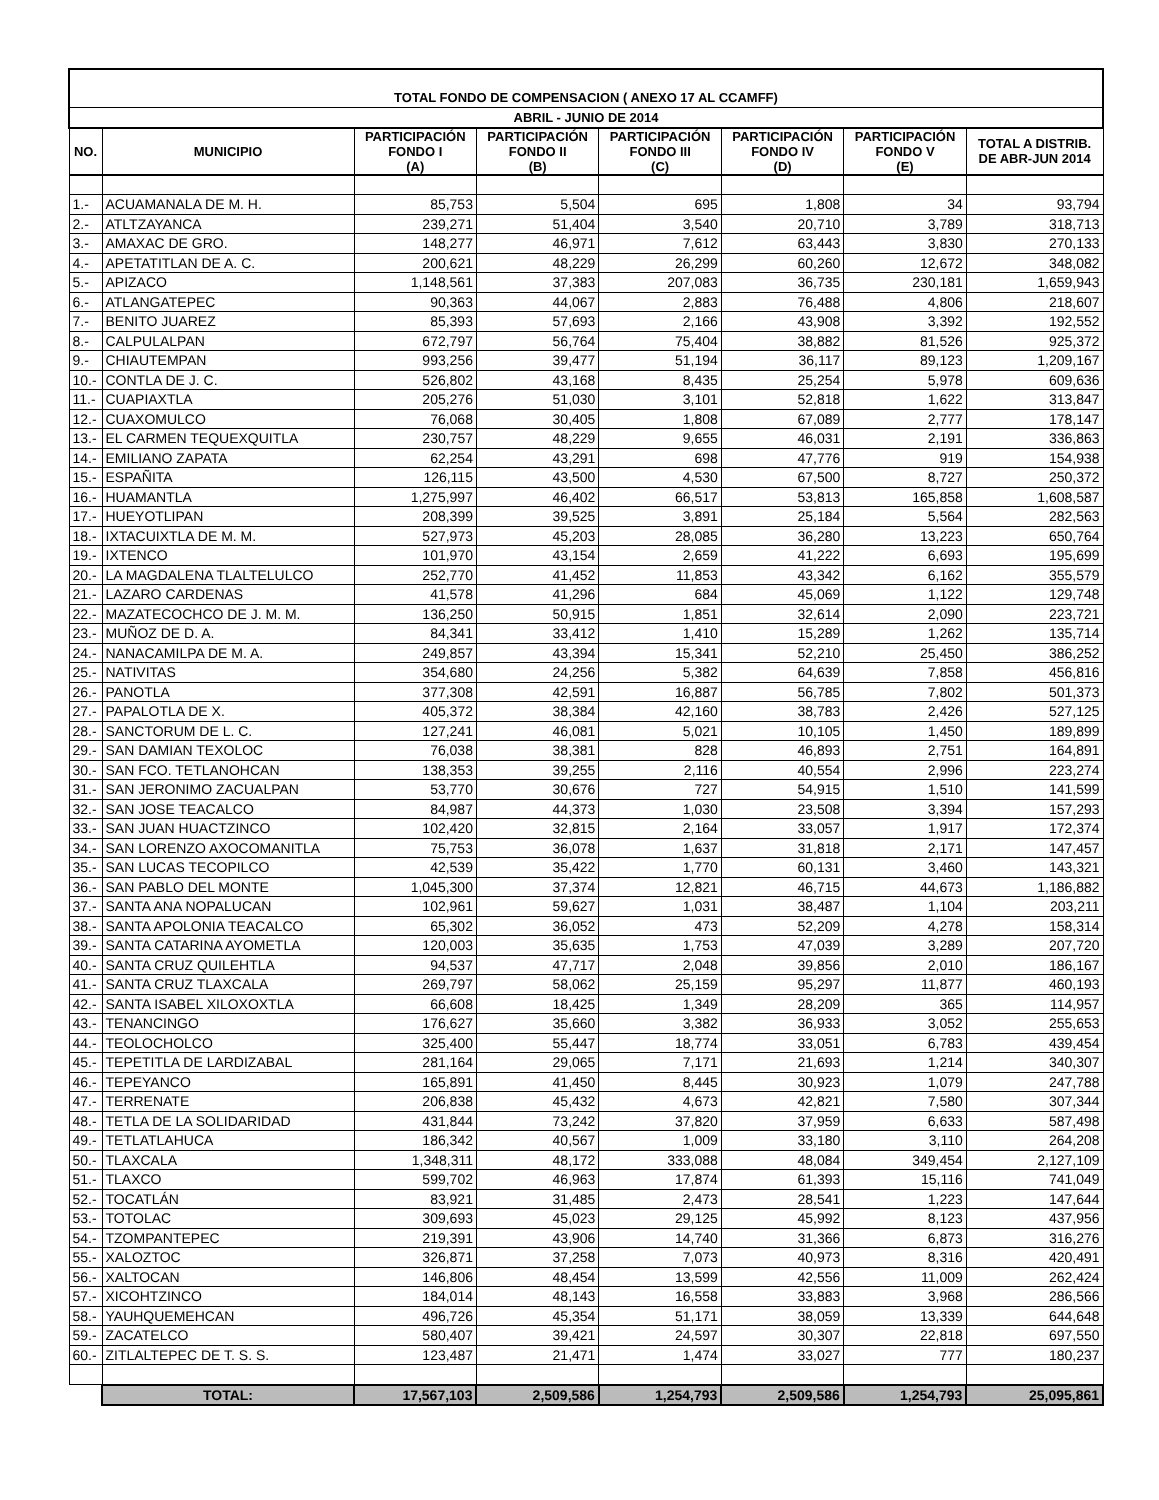| TOTAL FONDO DE COMPENSACION ( ANEXO 17 AL CCAMFF) | | | | | | | |
| ABRIL - JUNIO DE 2014 | | | | | | | |
| NO. | MUNICIPIO | PARTICIPACIÓN FONDO I (A) | PARTICIPACIÓN FONDO II (B) | PARTICIPACIÓN FONDO III (C) | PARTICIPACIÓN FONDO IV (D) | PARTICIPACIÓN FONDO V (E) | TOTAL A DISTRIB. DE ABR-JUN 2014 |
| 1.- | ACUAMANALA DE M. H. | 85,753 | 5,504 | 695 | 1,808 | 34 | 93,794 |
| 2.- | ATLTZAYANCA | 239,271 | 51,404 | 3,540 | 20,710 | 3,789 | 318,713 |
| 3.- | AMAXAC DE GRO. | 148,277 | 46,971 | 7,612 | 63,443 | 3,830 | 270,133 |
| 4.- | APETATITLAN DE A. C. | 200,621 | 48,229 | 26,299 | 60,260 | 12,672 | 348,082 |
| 5.- | APIZACO | 1,148,561 | 37,383 | 207,083 | 36,735 | 230,181 | 1,659,943 |
| 6.- | ATLANGATEPEC | 90,363 | 44,067 | 2,883 | 76,488 | 4,806 | 218,607 |
| 7.- | BENITO JUAREZ | 85,393 | 57,693 | 2,166 | 43,908 | 3,392 | 192,552 |
| 8.- | CALPULALPAN | 672,797 | 56,764 | 75,404 | 38,882 | 81,526 | 925,372 |
| 9.- | CHIAUTEMPAN | 993,256 | 39,477 | 51,194 | 36,117 | 89,123 | 1,209,167 |
| 10.- | CONTLA DE J. C. | 526,802 | 43,168 | 8,435 | 25,254 | 5,978 | 609,636 |
| 11.- | CUAPIAXTLA | 205,276 | 51,030 | 3,101 | 52,818 | 1,622 | 313,847 |
| 12.- | CUAXOMULCO | 76,068 | 30,405 | 1,808 | 67,089 | 2,777 | 178,147 |
| 13.- | EL CARMEN TEQUEXQUITLA | 230,757 | 48,229 | 9,655 | 46,031 | 2,191 | 336,863 |
| 14.- | EMILIANO ZAPATA | 62,254 | 43,291 | 698 | 47,776 | 919 | 154,938 |
| 15.- | ESPAÑITA | 126,115 | 43,500 | 4,530 | 67,500 | 8,727 | 250,372 |
| 16.- | HUAMANTLA | 1,275,997 | 46,402 | 66,517 | 53,813 | 165,858 | 1,608,587 |
| 17.- | HUEYOTLIPAN | 208,399 | 39,525 | 3,891 | 25,184 | 5,564 | 282,563 |
| 18.- | IXTACUIXTLA DE M. M. | 527,973 | 45,203 | 28,085 | 36,280 | 13,223 | 650,764 |
| 19.- | IXTENCO | 101,970 | 43,154 | 2,659 | 41,222 | 6,693 | 195,699 |
| 20.- | LA MAGDALENA TLALTELULCO | 252,770 | 41,452 | 11,853 | 43,342 | 6,162 | 355,579 |
| 21.- | LAZARO CARDENAS | 41,578 | 41,296 | 684 | 45,069 | 1,122 | 129,748 |
| 22.- | MAZATECOCHCO DE J. M. M. | 136,250 | 50,915 | 1,851 | 32,614 | 2,090 | 223,721 |
| 23.- | MUÑOZ DE D. A. | 84,341 | 33,412 | 1,410 | 15,289 | 1,262 | 135,714 |
| 24.- | NANACAMILPA DE M. A. | 249,857 | 43,394 | 15,341 | 52,210 | 25,450 | 386,252 |
| 25.- | NATIVITAS | 354,680 | 24,256 | 5,382 | 64,639 | 7,858 | 456,816 |
| 26.- | PANOTLA | 377,308 | 42,591 | 16,887 | 56,785 | 7,802 | 501,373 |
| 27.- | PAPALOTLA DE X. | 405,372 | 38,384 | 42,160 | 38,783 | 2,426 | 527,125 |
| 28.- | SANCTORUM DE L. C. | 127,241 | 46,081 | 5,021 | 10,105 | 1,450 | 189,899 |
| 29.- | SAN DAMIAN TEXOLOC | 76,038 | 38,381 | 828 | 46,893 | 2,751 | 164,891 |
| 30.- | SAN FCO. TETLANOHCAN | 138,353 | 39,255 | 2,116 | 40,554 | 2,996 | 223,274 |
| 31.- | SAN JERONIMO ZACUALPAN | 53,770 | 30,676 | 727 | 54,915 | 1,510 | 141,599 |
| 32.- | SAN JOSE TEACALCO | 84,987 | 44,373 | 1,030 | 23,508 | 3,394 | 157,293 |
| 33.- | SAN JUAN HUACTZINCO | 102,420 | 32,815 | 2,164 | 33,057 | 1,917 | 172,374 |
| 34.- | SAN LORENZO AXOCOMANITLA | 75,753 | 36,078 | 1,637 | 31,818 | 2,171 | 147,457 |
| 35.- | SAN LUCAS TECOPILCO | 42,539 | 35,422 | 1,770 | 60,131 | 3,460 | 143,321 |
| 36.- | SAN PABLO DEL MONTE | 1,045,300 | 37,374 | 12,821 | 46,715 | 44,673 | 1,186,882 |
| 37.- | SANTA ANA NOPALUCAN | 102,961 | 59,627 | 1,031 | 38,487 | 1,104 | 203,211 |
| 38.- | SANTA APOLONIA TEACALCO | 65,302 | 36,052 | 473 | 52,209 | 4,278 | 158,314 |
| 39.- | SANTA CATARINA AYOMETLA | 120,003 | 35,635 | 1,753 | 47,039 | 3,289 | 207,720 |
| 40.- | SANTA CRUZ QUILEHTLA | 94,537 | 47,717 | 2,048 | 39,856 | 2,010 | 186,167 |
| 41.- | SANTA CRUZ TLAXCALA | 269,797 | 58,062 | 25,159 | 95,297 | 11,877 | 460,193 |
| 42.- | SANTA ISABEL XILOXOXTLA | 66,608 | 18,425 | 1,349 | 28,209 | 365 | 114,957 |
| 43.- | TENANCINGO | 176,627 | 35,660 | 3,382 | 36,933 | 3,052 | 255,653 |
| 44.- | TEOLOCHOLCO | 325,400 | 55,447 | 18,774 | 33,051 | 6,783 | 439,454 |
| 45.- | TEPETITLA DE LARDIZABAL | 281,164 | 29,065 | 7,171 | 21,693 | 1,214 | 340,307 |
| 46.- | TEPEYANCO | 165,891 | 41,450 | 8,445 | 30,923 | 1,079 | 247,788 |
| 47.- | TERRENATE | 206,838 | 45,432 | 4,673 | 42,821 | 7,580 | 307,344 |
| 48.- | TETLA DE LA SOLIDARIDAD | 431,844 | 73,242 | 37,820 | 37,959 | 6,633 | 587,498 |
| 49.- | TETLATLAHUCA | 186,342 | 40,567 | 1,009 | 33,180 | 3,110 | 264,208 |
| 50.- | TLAXCALA | 1,348,311 | 48,172 | 333,088 | 48,084 | 349,454 | 2,127,109 |
| 51.- | TLAXCO | 599,702 | 46,963 | 17,874 | 61,393 | 15,116 | 741,049 |
| 52.- | TOCATLÁN | 83,921 | 31,485 | 2,473 | 28,541 | 1,223 | 147,644 |
| 53.- | TOTOLAC | 309,693 | 45,023 | 29,125 | 45,992 | 8,123 | 437,956 |
| 54.- | TZOMPANTEPEC | 219,391 | 43,906 | 14,740 | 31,366 | 6,873 | 316,276 |
| 55.- | XALOZTOC | 326,871 | 37,258 | 7,073 | 40,973 | 8,316 | 420,491 |
| 56.- | XALTOCAN | 146,806 | 48,454 | 13,599 | 42,556 | 11,009 | 262,424 |
| 57.- | XICOHTZINCO | 184,014 | 48,143 | 16,558 | 33,883 | 3,968 | 286,566 |
| 58.- | YAUHQUEMEHCAN | 496,726 | 45,354 | 51,171 | 38,059 | 13,339 | 644,648 |
| 59.- | ZACATELCO | 580,407 | 39,421 | 24,597 | 30,307 | 22,818 | 697,550 |
| 60.- | ZITLALTEPEC DE T. S. S. | 123,487 | 21,471 | 1,474 | 33,027 | 777 | 180,237 |
| | TOTAL: | 17,567,103 | 2,509,586 | 1,254,793 | 2,509,586 | 1,254,793 | 25,095,861 |